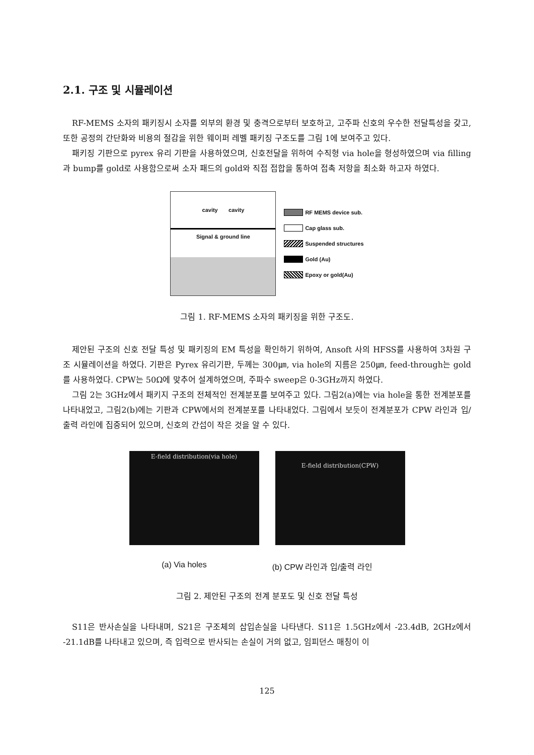2.1. 구조 및 시뮬레이션
RF-MEMS 소자의 패키징시 소자를 외부의 환경 및 충격으로부터 보호하고, 고주파 신호의 우수한 전달특성을 갖고, 또한 공정의 간단화와 비용의 절감을 위한 웨이퍼 레벨 패키징 구조도를 그림 1에 보여주고 있다.
패키징 기판으로 pyrex 유리 기판을 사용하였으며, 신호전달을 위하여 수직형 via hole을 형성하였으며 via filling과 bump를 gold로 사용함으로써 소자 패드의 gold와 직접 접합을 통하여 접촉 저항을 최소화 하고자 하였다.
cavity cavity
Signal & ground line
RF MEMS device sub.
Cap glass sub.
Suspended structures
Gold (Au)
Epoxy or gold(Au)
그림 1. RF-MEMS 소자의 패키징을 위한 구조도.
제안된 구조의 신호 전달 특성 및 패키징의 EM 특성을 확인하기 위하여, Ansoft 사의 HFSS를 사용하여 3차원 구조 시뮬레이션을 하였다. 기판은 Pyrex 유리기판, 두께는 300㎛, via hole의 지름은 250㎛, feed-through는 gold를 사용하였다. CPW는 50Ω에 맞추어 설계하였으며, 주파수 sweep은 0-3GHz까지 하였다.
그림 2는 3GHz에서 패키지 구조의 전체적인 전계분포를 보여주고 있다. 그림2(a)에는 via hole을 통한 전계분포를 나타내었고, 그림2(b)에는 기판과 CPW에서의 전계분포를 나타내었다. 그림에서 보듯이 전계분포가 CPW 라인과 입/출력 라인에 집중되어 있으며, 신호의 간섭이 작은 것을 알 수 있다.
E-field distribution(via hole)
E-field distribution(CPW)
(a) Via holes (b) CPW 라인과 입/출력 라인
그림 2. 제안된 구조의 전계 분포도 및 신호 전달 특성
S11은 반사손실을 나타내며, S21은 구조체의 삽입손실을 나타낸다. S11은 1.5GHz에서 -23.4dB, 2GHz에서 -21.1dB를 나타내고 있으며, 즉 입력으로 반사되는 손실이 거의 없고, 임피던스 매칭이 이
125